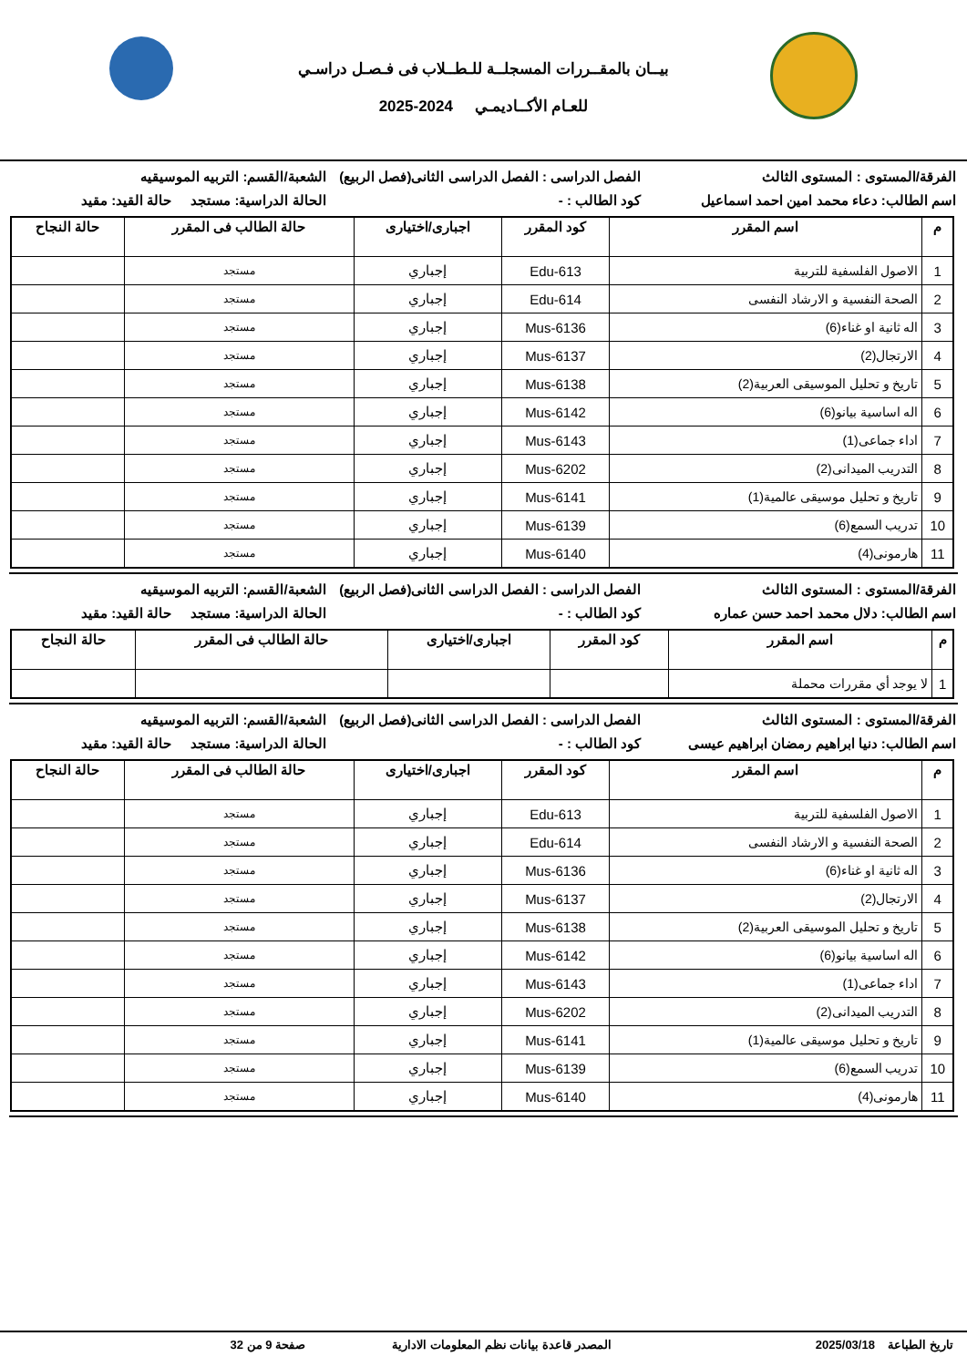بيــان بالمقــررات المسجلــة للـطــلاب فى فـصـل دراسـي
للعـام الأكــاديمـي 2024-2025
الفرقة/المستوى : المستوى الثالث
الفصل الدراسى : الفصل الدراسى الثانى(فصل الربيع)
الشعبة/القسم: التربيه الموسيقيه
اسم الطالب: دعاء محمد امين احمد اسماعيل
كود الطالب : - الحالة الدراسية: مستجد حالة القيد: مقيد
| م | اسم المقرر | كود المقرر | اجبارى/اختيارى | حالة الطالب فى المقرر | حالة النجاح |
| --- | --- | --- | --- | --- | --- |
| 1 | الاصول الفلسفية للتربية | Edu-613 | إجباري | مستجد | |
| 2 | الصحة النفسية و الارشاد النفسى | Edu-614 | إجباري | مستجد | |
| 3 | اله ثانية او غناء(6) | Mus-6136 | إجباري | مستجد | |
| 4 | الارتجال(2) | Mus-6137 | إجباري | مستجد | |
| 5 | تاريخ و تحليل الموسيقى العربية(2) | Mus-6138 | إجباري | مستجد | |
| 6 | اله اساسية بيانو(6) | Mus-6142 | إجباري | مستجد | |
| 7 | اداء جماعى(1) | Mus-6143 | إجباري | مستجد | |
| 8 | التدريب الميدانى(2) | Mus-6202 | إجباري | مستجد | |
| 9 | تاريخ و تحليل موسيقى عالمية(1) | Mus-6141 | إجباري | مستجد | |
| 10 | تدريب السمع(6) | Mus-6139 | إجباري | مستجد | |
| 11 | هارمونى(4) | Mus-6140 | إجباري | مستجد | |
الفرقة/المستوى : المستوى الثالث
الفصل الدراسى : الفصل الدراسى الثانى(فصل الربيع)
الشعبة/القسم: التربيه الموسيقيه
اسم الطالب: دلال محمد احمد حسن عماره
كود الطالب : - الحالة الدراسية: مستجد حالة القيد: مقيد
| م | اسم المقرر | كود المقرر | اجبارى/اختيارى | حالة الطالب فى المقرر | حالة النجاح |
| --- | --- | --- | --- | --- | --- |
| 1 | لا يوجد أي مقررات محملة | | | | |
الفرقة/المستوى : المستوى الثالث
الفصل الدراسى : الفصل الدراسى الثانى(فصل الربيع)
الشعبة/القسم: التربيه الموسيقيه
اسم الطالب: دنيا ابراهيم رمضان ابراهيم عيسى
كود الطالب : - الحالة الدراسية: مستجد حالة القيد: مقيد
| م | اسم المقرر | كود المقرر | اجبارى/اختيارى | حالة الطالب فى المقرر | حالة النجاح |
| --- | --- | --- | --- | --- | --- |
| 1 | الاصول الفلسفية للتربية | Edu-613 | إجباري | مستجد | |
| 2 | الصحة النفسية و الارشاد النفسى | Edu-614 | إجباري | مستجد | |
| 3 | اله ثانية او غناء(6) | Mus-6136 | إجباري | مستجد | |
| 4 | الارتجال(2) | Mus-6137 | إجباري | مستجد | |
| 5 | تاريخ و تحليل الموسيقى العربية(2) | Mus-6138 | إجباري | مستجد | |
| 6 | اله اساسية بيانو(6) | Mus-6142 | إجباري | مستجد | |
| 7 | اداء جماعى(1) | Mus-6143 | إجباري | مستجد | |
| 8 | التدريب الميدانى(2) | Mus-6202 | إجباري | مستجد | |
| 9 | تاريخ و تحليل موسيقى عالمية(1) | Mus-6141 | إجباري | مستجد | |
| 10 | تدريب السمع(6) | Mus-6139 | إجباري | مستجد | |
| 11 | هارمونى(4) | Mus-6140 | إجباري | مستجد | |
تاريخ الطباعة 2025/03/18 المصدر قاعدة بيانات نظم المعلومات الادارية
صفحة 9 من 32